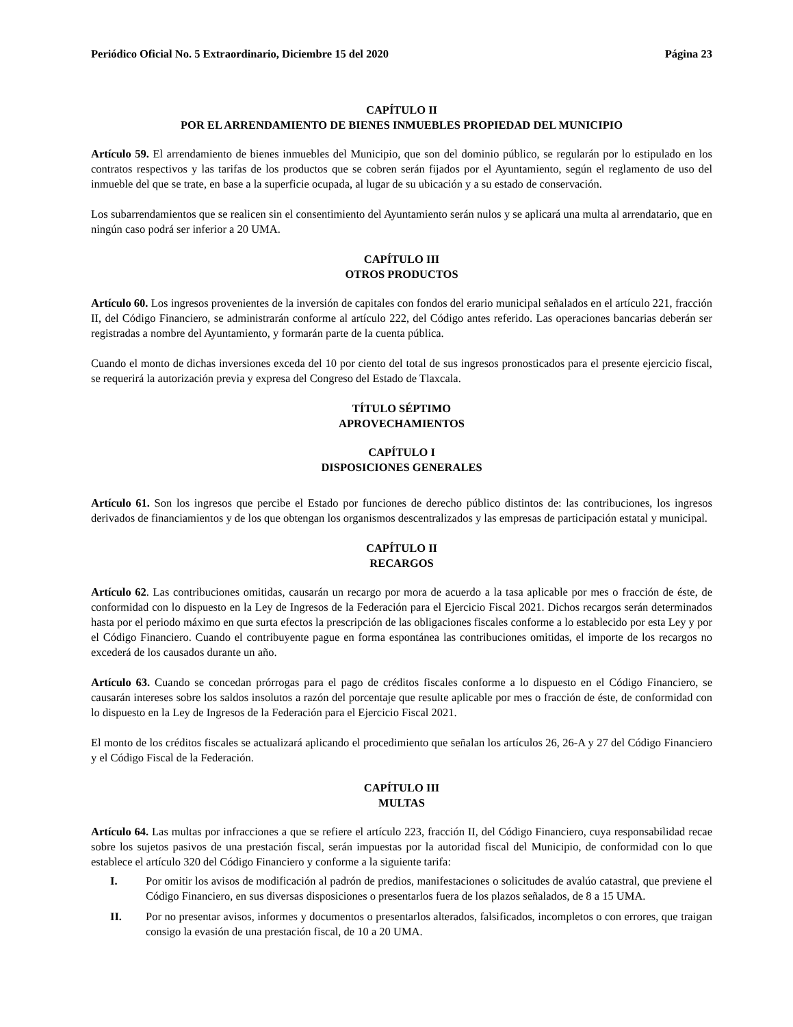Periódico Oficial No. 5 Extraordinario, Diciembre 15 del 2020 Página 23
CAPÍTULO II
POR EL ARRENDAMIENTO DE BIENES INMUEBLES PROPIEDAD DEL MUNICIPIO
Artículo 59. El arrendamiento de bienes inmuebles del Municipio, que son del dominio público, se regularán por lo estipulado en los contratos respectivos y las tarifas de los productos que se cobren serán fijados por el Ayuntamiento, según el reglamento de uso del inmueble del que se trate, en base a la superficie ocupada, al lugar de su ubicación y a su estado de conservación.
Los subarrendamientos que se realicen sin el consentimiento del Ayuntamiento serán nulos y se aplicará una multa al arrendatario, que en ningún caso podrá ser inferior a 20 UMA.
CAPÍTULO III
OTROS PRODUCTOS
Artículo 60. Los ingresos provenientes de la inversión de capitales con fondos del erario municipal señalados en el artículo 221, fracción II, del Código Financiero, se administrarán conforme al artículo 222, del Código antes referido. Las operaciones bancarias deberán ser registradas a nombre del Ayuntamiento, y formarán parte de la cuenta pública.
Cuando el monto de dichas inversiones exceda del 10 por ciento del total de sus ingresos pronosticados para el presente ejercicio fiscal, se requerirá la autorización previa y expresa del Congreso del Estado de Tlaxcala.
TÍTULO SÉPTIMO
APROVECHAMIENTOS
CAPÍTULO I
DISPOSICIONES GENERALES
Artículo 61. Son los ingresos que percibe el Estado por funciones de derecho público distintos de: las contribuciones, los ingresos derivados de financiamientos y de los que obtengan los organismos descentralizados y las empresas de participación estatal y municipal.
CAPÍTULO II
RECARGOS
Artículo 62. Las contribuciones omitidas, causarán un recargo por mora de acuerdo a la tasa aplicable por mes o fracción de éste, de conformidad con lo dispuesto en la Ley de Ingresos de la Federación para el Ejercicio Fiscal 2021. Dichos recargos serán determinados hasta por el periodo máximo en que surta efectos la prescripción de las obligaciones fiscales conforme a lo establecido por esta Ley y por el Código Financiero. Cuando el contribuyente pague en forma espontánea las contribuciones omitidas, el importe de los recargos no excederá de los causados durante un año.
Artículo 63. Cuando se concedan prórrogas para el pago de créditos fiscales conforme a lo dispuesto en el Código Financiero, se causarán intereses sobre los saldos insolutos a razón del porcentaje que resulte aplicable por mes o fracción de éste, de conformidad con lo dispuesto en la Ley de Ingresos de la Federación para el Ejercicio Fiscal 2021.
El monto de los créditos fiscales se actualizará aplicando el procedimiento que señalan los artículos 26, 26-A y 27 del Código Financiero y el Código Fiscal de la Federación.
CAPÍTULO III
MULTAS
Artículo 64. Las multas por infracciones a que se refiere el artículo 223, fracción II, del Código Financiero, cuya responsabilidad recae sobre los sujetos pasivos de una prestación fiscal, serán impuestas por la autoridad fiscal del Municipio, de conformidad con lo que establece el artículo 320 del Código Financiero y conforme a la siguiente tarifa:
I. Por omitir los avisos de modificación al padrón de predios, manifestaciones o solicitudes de avalúo catastral, que previene el Código Financiero, en sus diversas disposiciones o presentarlos fuera de los plazos señalados, de 8 a 15 UMA.
II. Por no presentar avisos, informes y documentos o presentarlos alterados, falsificados, incompletos o con errores, que traigan consigo la evasión de una prestación fiscal, de 10 a 20 UMA.